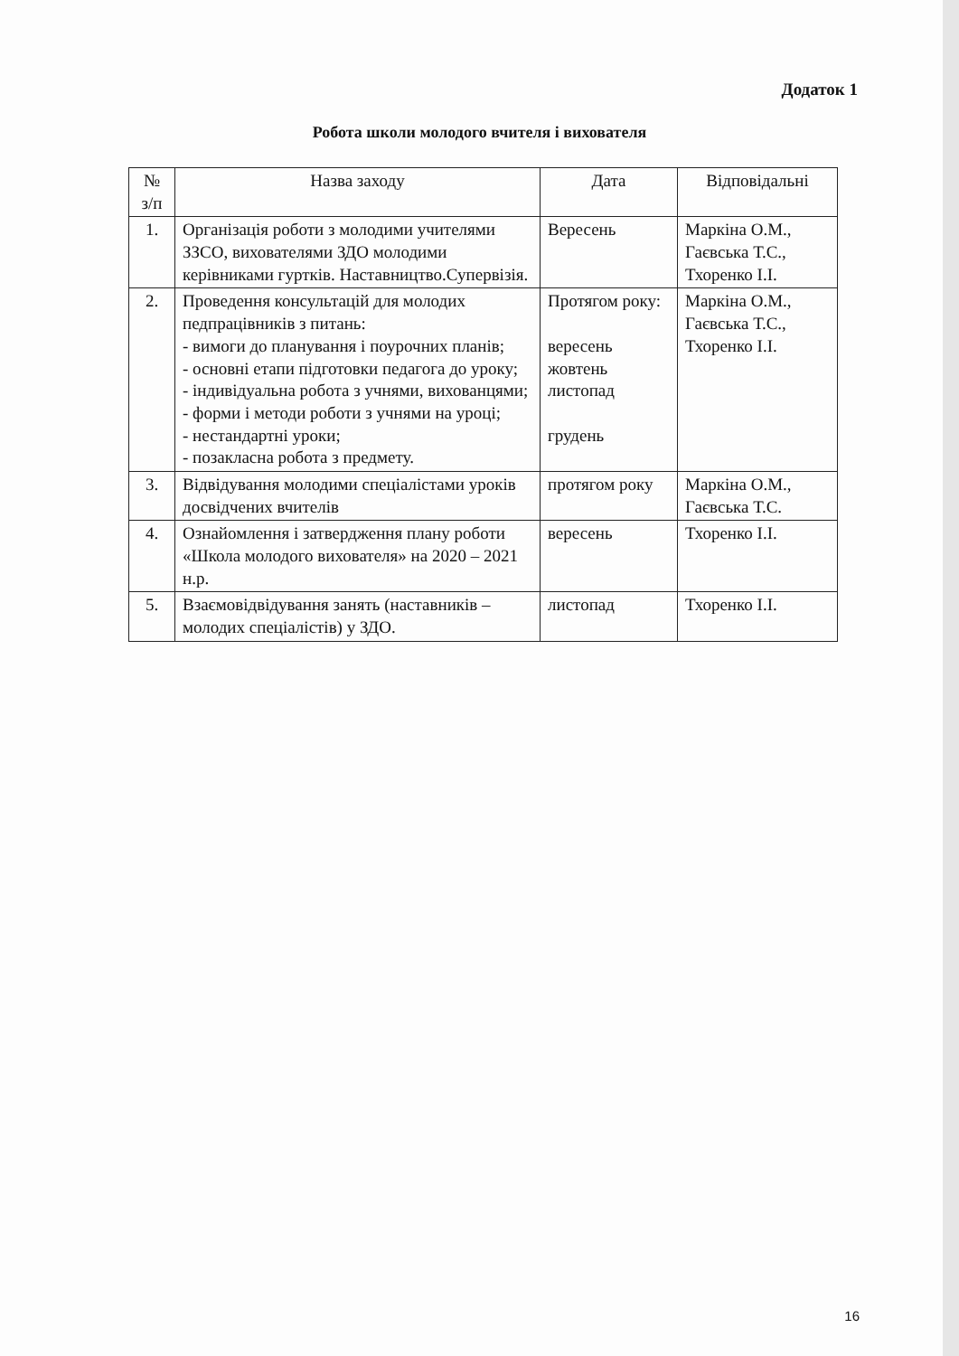Додаток 1
Робота школи молодого вчителя і вихователя
| № з/п | Назва заходу | Дата | Відповідальні |
| --- | --- | --- | --- |
| 1. | Організація роботи з молодими учителями ЗЗСО, вихователями ЗДО молодими керівниками гуртків. Наставництво.Супервізія. | Вересень | Маркіна О.М., Гаєвська Т.С., Тхоренко І.І. |
| 2. | Проведення консультацій для молодих педпрацівників з питань: - вимоги до планування і поурочних планів; - основні етапи підготовки педагога до уроку; - індивідуальна робота з учнями, вихованцями; - форми і методи роботи з учнями на уроці; - нестандартні уроки; - позакласна робота з предмету. | Протягом року: вересень жовтень листопад грудень | Маркіна О.М., Гаєвська Т.С., Тхоренко І.І. |
| 3. | Відвідування молодими спеціалістами уроків досвідчених вчителів | протягом року | Маркіна О.М., Гаєвська Т.С. |
| 4. | Ознайомлення і затвердження плану роботи «Школа молодого вихователя» на 2020 – 2021 н.р. | вересень | Тхоренко І.І. |
| 5. | Взаємовідвідування занять (наставників – молодих спеціалістів) у ЗДО. | листопад | Тхоренко І.І. |
16